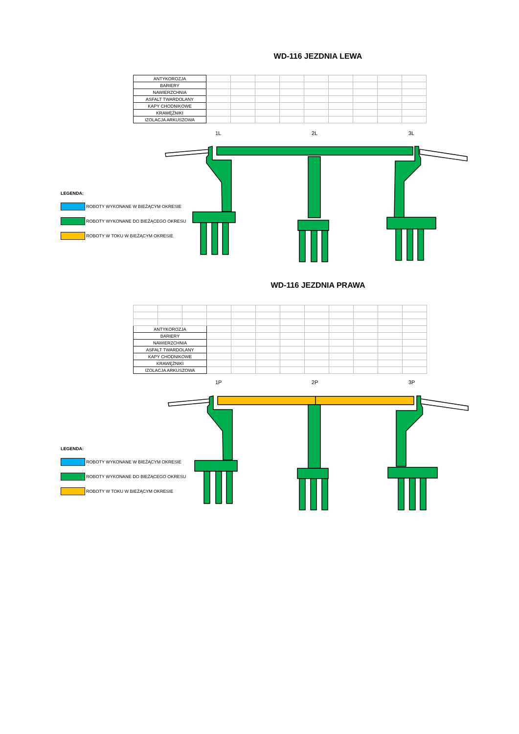WD-116 JEZDNIA LEWA
| ANTYKOROZJA | | | | | | | | | |
| BARIERY | | | | | | | | | |
| NAWIERZCHNIA | | | | | | | | | |
| ASFALT TWARDOLANY | | | | | | | | | |
| KAPY CHODNIKOWE | | | | | | | | | |
| KRAWĘŻNIKI | | | | | | | | | |
| IZOLACJA ARKUSZOWA | | | | | | | | | |
1L 2L 3L
LEGENDA:
ROBOTY WYKONANE W BIEŻĄCYM OKRESIE
ROBOTY WYKONANE DO BIEŻĄCEGO OKRESU
ROBOTY W TOKU W BIEŻĄCYM OKRESIE
WD-116 JEZDNIA PRAWA
| ANTYKOROZJA | | | | | | | | | | | |
| BARIERY | | | | | | | | | | | |
| NAWIERZCHNIA | | | | | | | | | | | |
| ASFALT TWARDOLANY | | | | | | | | | | | |
| KAPY CHODNIKOWE | | | | | | | | | | | |
| KRAWĘŻNIKI | | | | | | | | | | | |
| IZOLACJA ARKUSZOWA | | | | | | | | | | | |
1P 2P 3P
LEGENDA:
ROBOTY WYKONANE W BIEŻĄCYM OKRESIE
ROBOTY WYKONANE DO BIEŻĄCEGO OKRESU
ROBOTY W TOKU W BIEŻĄCYM OKRESIE